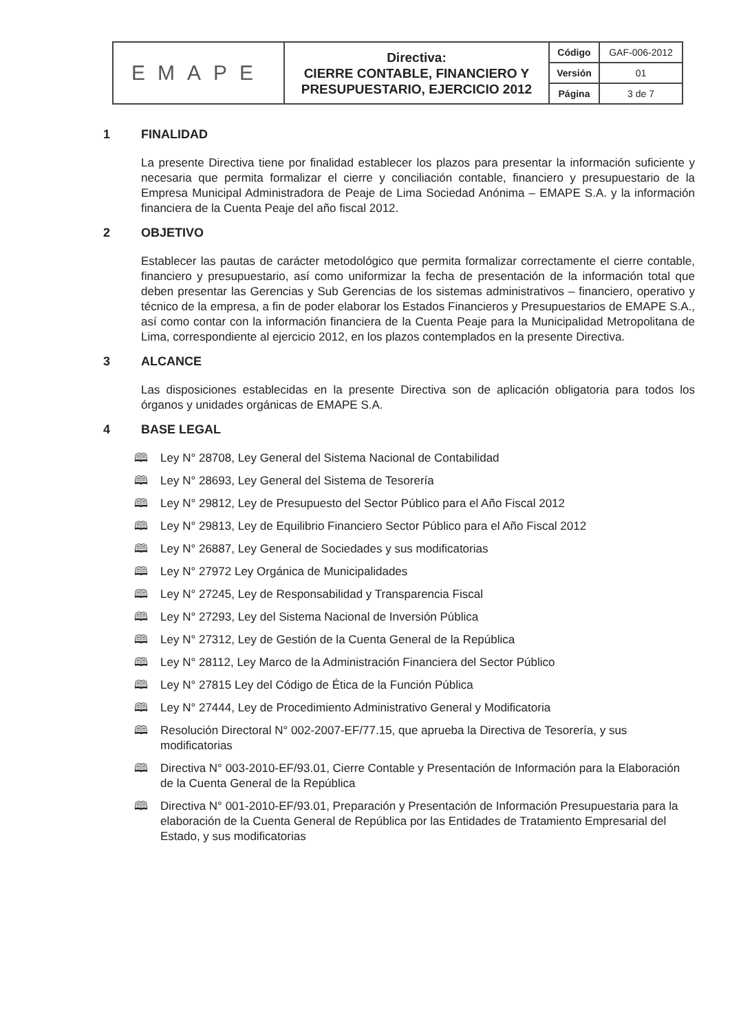| EMAPE | Directiva: CIERRE CONTABLE, FINANCIERO Y PRESUPUESTARIO, EJERCICIO 2012 | Código | GAF-006-2012 |
| | | Versión | 01 |
| | | Página | 3 de 7 |
1 FINALIDAD
La presente Directiva tiene por finalidad establecer los plazos para presentar la información suficiente y necesaria que permita formalizar el cierre y conciliación contable, financiero y presupuestario de la Empresa Municipal Administradora de Peaje de Lima Sociedad Anónima – EMAPE S.A. y la información financiera de la Cuenta Peaje del año fiscal 2012.
2 OBJETIVO
Establecer las pautas de carácter metodológico que permita formalizar correctamente el cierre contable, financiero y presupuestario, así como uniformizar la fecha de presentación de la información total que deben presentar las Gerencias y Sub Gerencias de los sistemas administrativos – financiero, operativo y técnico de la empresa, a fin de poder elaborar los Estados Financieros y Presupuestarios de EMAPE S.A., así como contar con la información financiera de la Cuenta Peaje para la Municipalidad Metropolitana de Lima, correspondiente al ejercicio 2012, en los plazos contemplados en la presente Directiva.
3 ALCANCE
Las disposiciones establecidas en la presente Directiva son de aplicación obligatoria para todos los órganos y unidades orgánicas de EMAPE S.A.
4 BASE LEGAL
🕮 Ley N° 28708, Ley General del Sistema Nacional de Contabilidad
🕮 Ley N° 28693, Ley General del Sistema de Tesorería
🕮 Ley N° 29812, Ley de Presupuesto del Sector Público para el Año Fiscal 2012
🕮 Ley N° 29813, Ley de Equilibrio Financiero Sector Público para el Año Fiscal 2012
🕮 Ley N° 26887, Ley General de Sociedades y sus modificatorias
🕮 Ley N° 27972 Ley Orgánica de Municipalidades
🕮 Ley N° 27245, Ley de Responsabilidad y Transparencia Fiscal
🕮 Ley N° 27293, Ley del Sistema Nacional de Inversión Pública
🕮 Ley N° 27312, Ley de Gestión de la Cuenta General de la República
🕮 Ley N° 28112, Ley Marco de la Administración Financiera del Sector Público
🕮 Ley N° 27815 Ley del Código de Ética de la Función Pública
🕮 Ley N° 27444, Ley de Procedimiento Administrativo General y Modificatoria
🕮 Resolución Directoral N° 002-2007-EF/77.15, que aprueba la Directiva de Tesorería, y sus modificatorias
🕮 Directiva N° 003-2010-EF/93.01, Cierre Contable y Presentación de Información para la Elaboración de la Cuenta General de la República
🕮 Directiva N° 001-2010-EF/93.01, Preparación y Presentación de Información Presupuestaria para la elaboración de la Cuenta General de República por las Entidades de Tratamiento Empresarial del Estado, y sus modificatorias